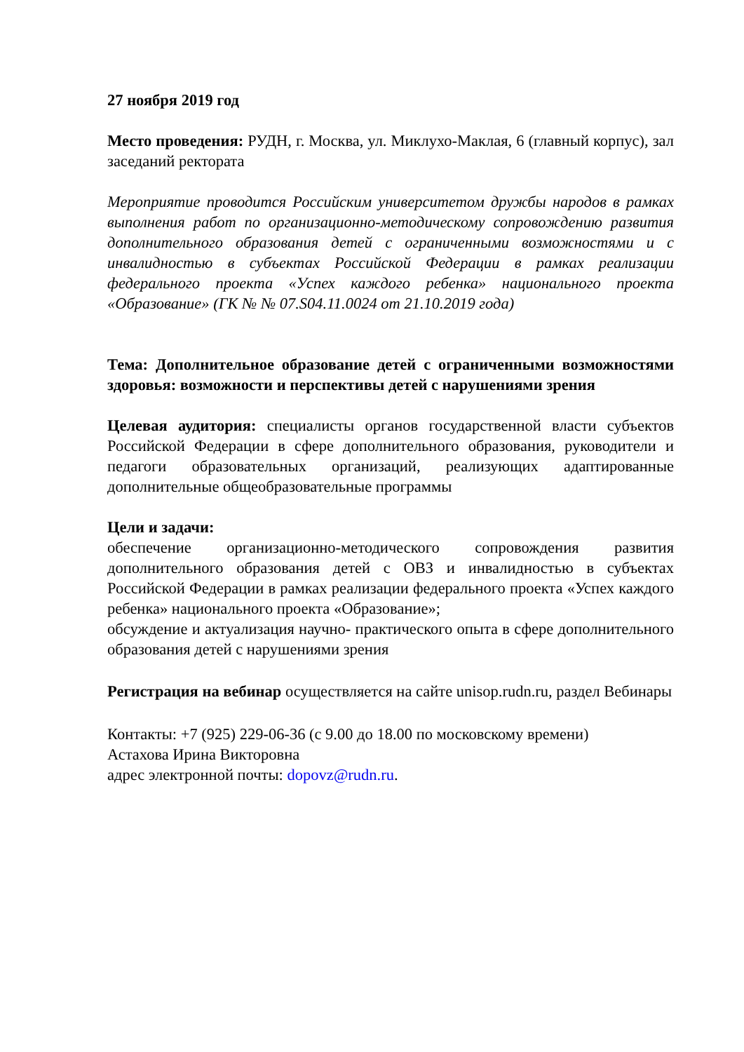27 ноября 2019 год
Место проведения: РУДН, г. Москва, ул. Миклухо-Маклая, 6 (главный корпус), зал заседаний ректората
Мероприятие проводится Российским университетом дружбы народов в рамках выполнения работ по организационно-методическому сопровождению развития дополнительного образования детей с ограниченными возможностями и с инвалидностью в субъектах Российской Федерации в рамках реализации федерального проекта «Успех каждого ребенка» национального проекта «Образование» (ГК № № 07.S04.11.0024 от 21.10.2019 года)
Тема: Дополнительное образование детей с ограниченными возможностями здоровья: возможности и перспективы детей с нарушениями зрения
Целевая аудитория: специалисты органов государственной власти субъектов Российской Федерации в сфере дополнительного образования, руководители и педагоги образовательных организаций, реализующих адаптированные дополнительные общеобразовательные программы
Цели и задачи:
обеспечение организационно-методического сопровождения развития дополнительного образования детей с ОВЗ и инвалидностью в субъектах Российской Федерации в рамках реализации федерального проекта «Успех каждого ребенка» национального проекта «Образование»;
обсуждение и актуализация научно- практического опыта в сфере дополнительного образования детей с нарушениями зрения
Регистрация на вебинар осуществляется на сайте unisop.rudn.ru, раздел Вебинары
Контакты: +7 (925) 229-06-36 (с 9.00 до 18.00 по московскому времени)
Астахова Ирина Викторовна
адрес электронной почты: dopovz@rudn.ru.